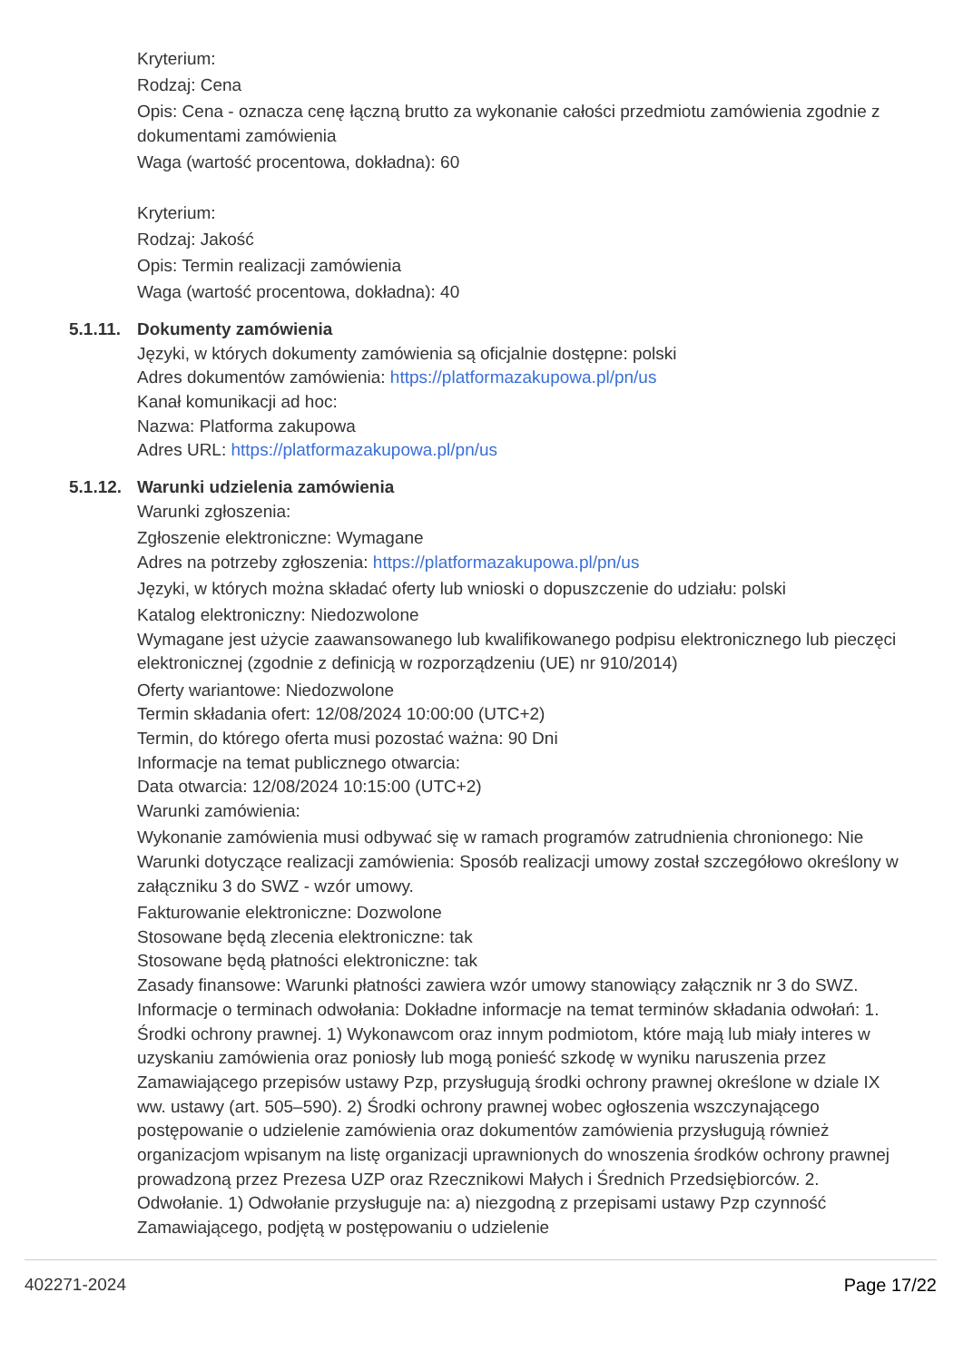Kryterium:
Rodzaj: Cena
Opis: Cena - oznacza cenę łączną brutto za wykonanie całości przedmiotu zamówienia zgodnie z dokumentami zamówienia
Waga (wartość procentowa, dokładna): 60
Kryterium:
Rodzaj: Jakość
Opis: Termin realizacji zamówienia
Waga (wartość procentowa, dokładna): 40
5.1.11. Dokumenty zamówienia
Języki, w których dokumenty zamówienia są oficjalnie dostępne: polski
Adres dokumentów zamówienia: https://platformazakupowa.pl/pn/us
Kanał komunikacji ad hoc:
Nazwa: Platforma zakupowa
Adres URL: https://platformazakupowa.pl/pn/us
5.1.12. Warunki udzielenia zamówienia
Warunki zgłoszenia:
Zgłoszenie elektroniczne: Wymagane
Adres na potrzeby zgłoszenia: https://platformazakupowa.pl/pn/us
Języki, w których można składać oferty lub wnioski o dopuszczenie do udziału: polski
Katalog elektroniczny: Niedozwolone
Wymagane jest użycie zaawansowanego lub kwalifikowanego podpisu elektronicznego lub pieczęci elektronicznej (zgodnie z definicją w rozporządzeniu (UE) nr 910/2014)
Oferty wariantowe: Niedozwolone
Termin składania ofert: 12/08/2024 10:00:00 (UTC+2)
Termin, do którego oferta musi pozostać ważna: 90 Dni
Informacje na temat publicznego otwarcia:
Data otwarcia: 12/08/2024 10:15:00 (UTC+2)
Warunki zamówienia:
Wykonanie zamówienia musi odbywać się w ramach programów zatrudnienia chronionego: Nie
Warunki dotyczące realizacji zamówienia: Sposób realizacji umowy został szczegółowo określony w załączniku 3 do SWZ - wzór umowy.
Fakturowanie elektroniczne: Dozwolone
Stosowane będą zlecenia elektroniczne: tak
Stosowane będą płatności elektroniczne: tak
Zasady finansowe: Warunki płatności zawiera wzór umowy stanowiący załącznik nr 3 do SWZ.
Informacje o terminach odwołania: Dokładne informacje na temat terminów składania odwołań: 1. Środki ochrony prawnej. 1) Wykonawcom oraz innym podmiotom, które mają lub miały interes w uzyskaniu zamówienia oraz poniosły lub mogą ponieść szkodę w wyniku naruszenia przez Zamawiającego przepisów ustawy Pzp, przysługują środki ochrony prawnej określone w dziale IX ww. ustawy (art. 505–590). 2) Środki ochrony prawnej wobec ogłoszenia wszczynającego postępowanie o udzielenie zamówienia oraz dokumentów zamówienia przysługują również organizacjom wpisanym na listę organizacji uprawnionych do wnoszenia środków ochrony prawnej prowadzoną przez Prezesa UZP oraz Rzecznikowi Małych i Średnich Przedsiębiorców. 2. Odwołanie. 1) Odwołanie przysługuje na: a) niezgodną z przepisami ustawy Pzp czynność Zamawiającego, podjętą w postępowaniu o udzielenie
402271-2024 Page 17/22